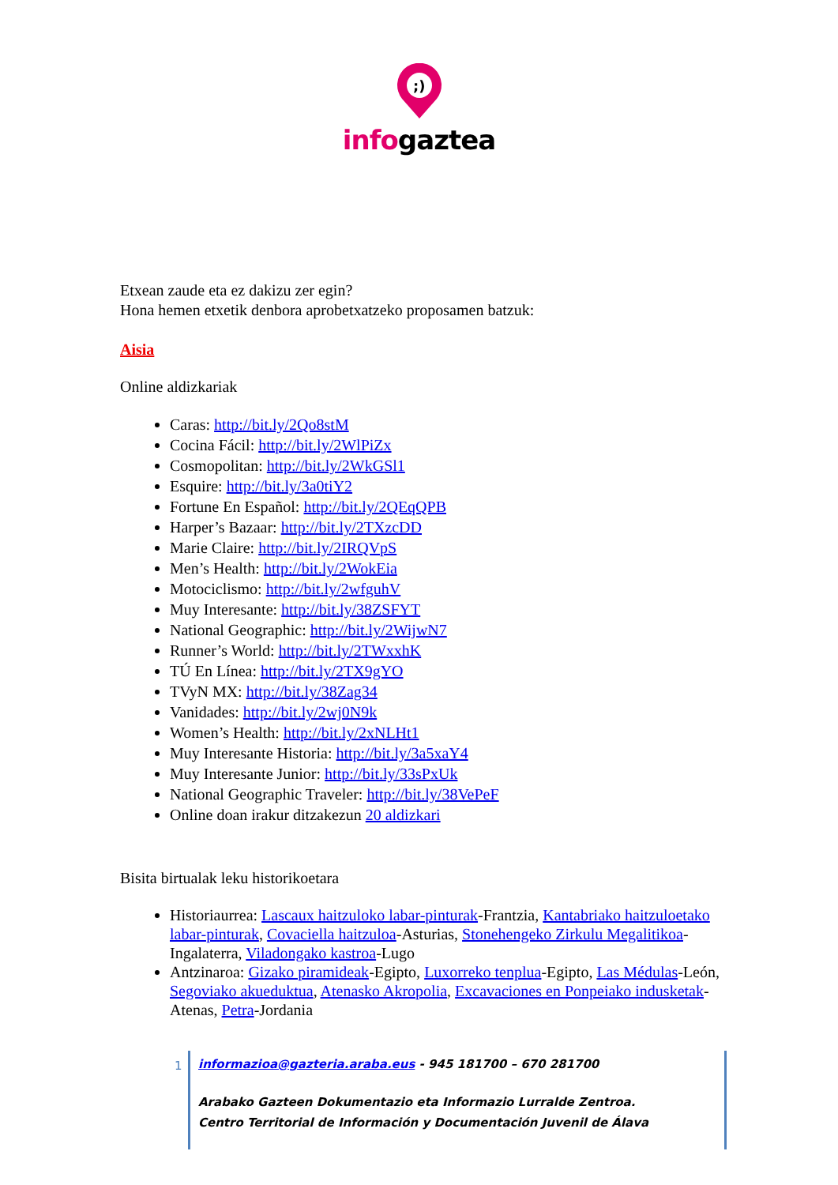;)
infogaztea
Etxean zaude eta ez dakizu zer egin?
Hona hemen etxetik denbora aprobetxatzeko proposamen batzuk:
Aisia
Online aldizkariak
Caras: http://bit.ly/2Qo8stM
Cocina Fácil: http://bit.ly/2WlPiZx
Cosmopolitan: http://bit.ly/2WkGSl1
Esquire: http://bit.ly/3a0tiY2
Fortune En Español: http://bit.ly/2QEqQPB
Harper’s Bazaar: http://bit.ly/2TXzcDD
Marie Claire: http://bit.ly/2IRQVpS
Men’s Health: http://bit.ly/2WokEia
Motociclismo: http://bit.ly/2wfguhV
Muy Interesante: http://bit.ly/38ZSFYT
National Geographic: http://bit.ly/2WijwN7
Runner’s World: http://bit.ly/2TWxxhK
TÚ En Línea: http://bit.ly/2TX9gYO
TVyN MX: http://bit.ly/38Zag34
Vanidades: http://bit.ly/2wj0N9k
Women’s Health: http://bit.ly/2xNLHt1
Muy Interesante Historia: http://bit.ly/3a5xaY4
Muy Interesante Junior: http://bit.ly/33sPxUk
National Geographic Traveler: http://bit.ly/38VePeF
Online doan irakur ditzakezun 20 aldizkari
Bisita birtualak leku historikoetara
Historiaurrea: Lascaux haitzuloko labar-pinturak-Frantzia, Kantabriako haitzuloetako labar-pinturak, Covaciella haitzuloa-Asturias, Stonehengeko Zirkulu Megalitikoa-Ingalaterra, Viladongako kastroa-Lugo
Antzinaroa: Gizako piramideak-Egipto, Luxorreko tenplua-Egipto, Las Médulas-León, Segoviako akueduktua, Atenasko Akropolia, Excavaciones en Ponpeiako indusketak- Atenas, Petra-Jordania
1
informazioa@gazteria.araba.eus - 945 181700 – 670 281700
Arabako Gazteen Dokumentazio eta Informazio Lurralde Zentroa.
Centro Territorial de Información y Documentación Juvenil de Álava